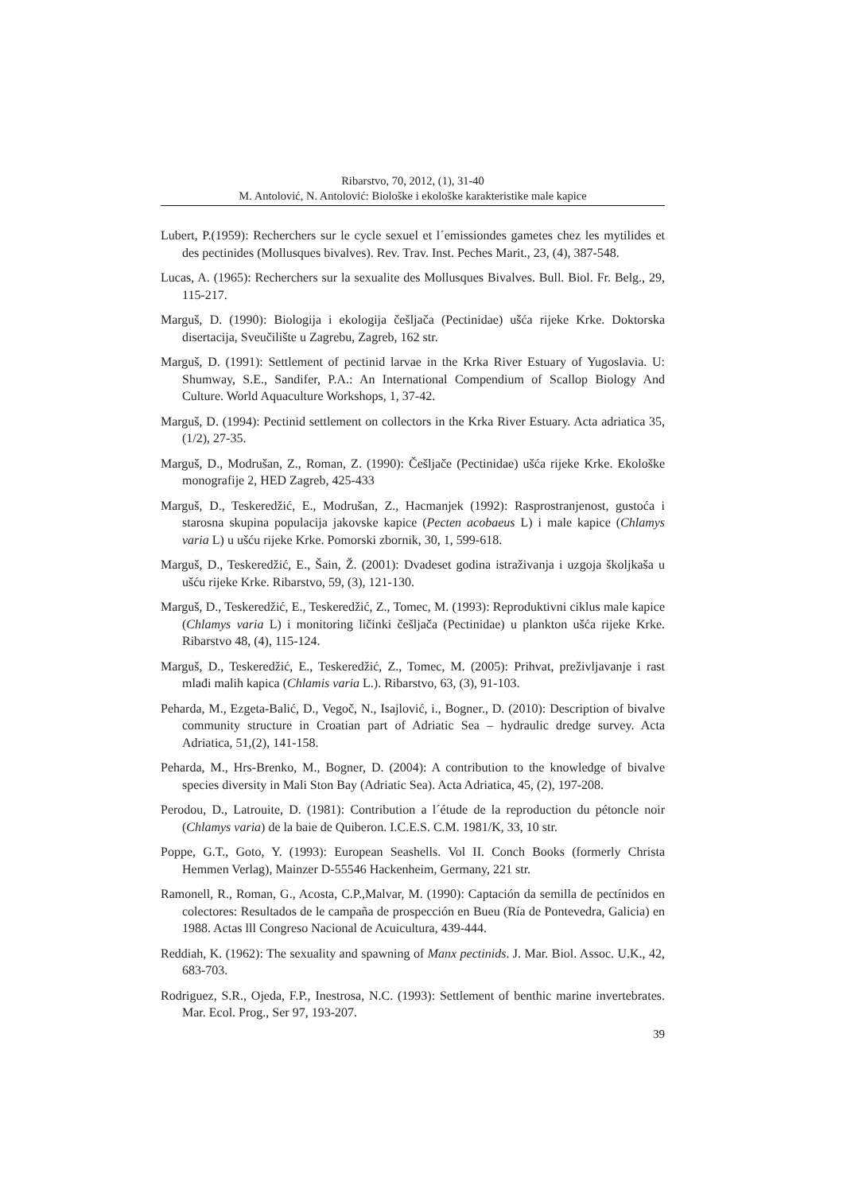Ribarstvo, 70, 2012, (1), 31-40
M. Antolović, N. Antolović: Biološke i ekološke karakteristike male kapice
Lubert, P.(1959): Recherchers sur le cycle sexuel et l´emissiondes gametes chez les mytilides et des pectinides (Mollusques bivalves). Rev. Trav. Inst. Peches Marit., 23, (4), 387-548.
Lucas, A. (1965): Recherchers sur la sexualite des Mollusques Bivalves. Bull. Biol. Fr. Belg., 29, 115-217.
Marguš, D. (1990): Biologija i ekologija češljača (Pectinidae) ušća rijeke Krke. Doktorska disertacija, Sveučilište u Zagrebu, Zagreb, 162 str.
Marguš, D. (1991): Settlement of pectinid larvae in the Krka River Estuary of Yugoslavia. U: Shumway, S.E., Sandifer, P.A.: An International Compendium of Scallop Biology And Culture. World Aquaculture Workshops, 1, 37-42.
Marguš, D. (1994): Pectinid settlement on collectors in the Krka River Estuary. Acta adriatica 35, (1/2), 27-35.
Marguš, D., Modrušan, Z., Roman, Z. (1990): Češljače (Pectinidae) ušća rijeke Krke. Ekološke monografije 2, HED Zagreb, 425-433
Marguš, D., Teskeredžić, E., Modrušan, Z., Hacmanjek (1992): Rasprostranjenost, gustoća i starosna skupina populacija jakovske kapice (Pecten acobaeus L) i male kapice (Chlamys varia L) u ušću rijeke Krke. Pomorski zbornik, 30, 1, 599-618.
Marguš, D., Teskeredžić, E., Šain, Ž. (2001): Dvadeset godina istraživanja i uzgoja školjkaša u ušću rijeke Krke. Ribarstvo, 59, (3), 121-130.
Marguš, D., Teskeredžić, E., Teskeredžić, Z., Tomec, M. (1993): Reproduktivni ciklus male kapice (Chlamys varia L) i monitoring ličinki češljača (Pectinidae) u plankton ušća rijeke Krke. Ribarstvo 48, (4), 115-124.
Marguš, D., Teskeredžić, E., Teskeredžić, Z., Tomec, M. (2005): Prihvat, preživljavanje i rast mlađi malih kapica (Chlamis varia L.). Ribarstvo, 63, (3), 91-103.
Peharda, M., Ezgeta-Balić, D., Vegoč, N., Isajlović, i., Bogner., D. (2010): Description of bivalve community structure in Croatian part of Adriatic Sea – hydraulic dredge survey. Acta Adriatica, 51,(2), 141-158.
Peharda, M., Hrs-Brenko, M., Bogner, D. (2004): A contribution to the knowledge of bivalve species diversity in Mali Ston Bay (Adriatic Sea). Acta Adriatica, 45, (2), 197-208.
Perodou, D., Latrouite, D. (1981): Contribution a l´étude de la reproduction du pétoncle noir (Chlamys varia) de la baie de Quiberon. I.C.E.S. C.M. 1981/K, 33, 10 str.
Poppe, G.T., Goto, Y. (1993): European Seashells. Vol II. Conch Books (formerly Christa Hemmen Verlag), Mainzer D-55546 Hackenheim, Germany, 221 str.
Ramonell, R., Roman, G., Acosta, C.P.,Malvar, M. (1990): Captación da semilla de pectínidos en colectores: Resultados de le campaña de prospección en Bueu (Ría de Pontevedra, Galicia) en 1988. Actas lll Congreso Nacional de Acuicultura, 439-444.
Reddiah, K. (1962): The sexuality and spawning of Manx pectinids. J. Mar. Biol. Assoc. U.K., 42, 683-703.
Rodriguez, S.R., Ojeda, F.P., Inestrosa, N.C. (1993): Settlement of benthic marine invertebrates. Mar. Ecol. Prog., Ser 97, 193-207.
39